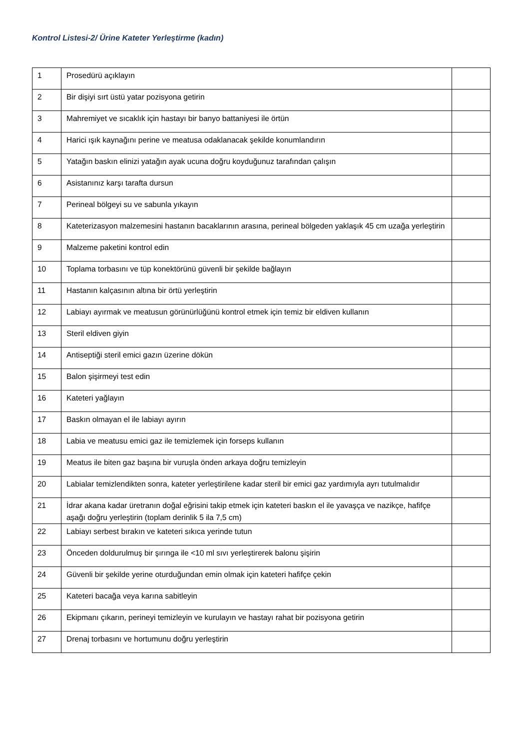Kontrol Listesi-2/ Ürine Kateter Yerleştirme (kadın)
| 1 | Prosedürü açıklayın | |
| 2 | Bir dişiyi sırt üstü yatar pozisyona getirin | |
| 3 | Mahremiyet ve sıcaklık için hastayı bir banyo battaniyesi ile örtün | |
| 4 | Harici ışık kaynağını perine ve meatusa odaklanacak şekilde konumlandırın | |
| 5 | Yatağın baskın elinizi yatağın ayak ucuna doğru koyduğunuz tarafından çalışın | |
| 6 | Asistanınız karşı tarafta dursun | |
| 7 | Perineal bölgeyi su ve sabunla yıkayın | |
| 8 | Kateterizasyon malzemesini hastanın bacaklarının arasına, perineal bölgeden yaklaşık 45 cm uzağa yerleştirin | |
| 9 | Malzeme paketini kontrol edin | |
| 10 | Toplama torbasını ve tüp konektörünü güvenli bir şekilde bağlayın | |
| 11 | Hastanın kalçasının altına bir örtü yerleştirin | |
| 12 | Labiayı ayırmak ve meatusun görünürlüğünü kontrol etmek için temiz bir eldiven kullanın | |
| 13 | Steril eldiven giyin | |
| 14 | Antiseptiği steril emici gazın üzerine dökün | |
| 15 | Balon şişirmeyi test edin | |
| 16 | Kateteri yağlayın | |
| 17 | Baskın olmayan el ile labiayı ayırın | |
| 18 | Labia ve meatusu emici gaz ile temizlemek için forseps kullanın | |
| 19 | Meatus ile biten gaz başına bir vuruşla önden arkaya doğru temizleyin | |
| 20 | Labialar temizlendikten sonra, kateter yerleştirilene kadar steril bir emici gaz yardımıyla ayrı tutulmalıdır | |
| 21 | İdrar akana kadar üretranın doğal eğrisini takip etmek için kateteri baskın el ile yavaşça ve nazikçe, hafifçe aşağı doğru yerleştirin (toplam derinlik 5 ila 7,5 cm) | |
| 22 | Labiayı serbest bırakın ve kateteri sıkıca yerinde tutun | |
| 23 | Önceden doldurulmuş bir şırınga ile <10 ml sıvı yerleştirerek balonu şişirin | |
| 24 | Güvenli bir şekilde yerine oturduğundan emin olmak için kateteri hafifçe çekin | |
| 25 | Kateteri bacağa veya karına sabitleyin | |
| 26 | Ekipmanı çıkarın, perineyi temizleyin ve kurulayın ve hastayı rahat bir pozisyona getirin | |
| 27 | Drenaj torbasını ve hortumunu doğru yerleştirin | |